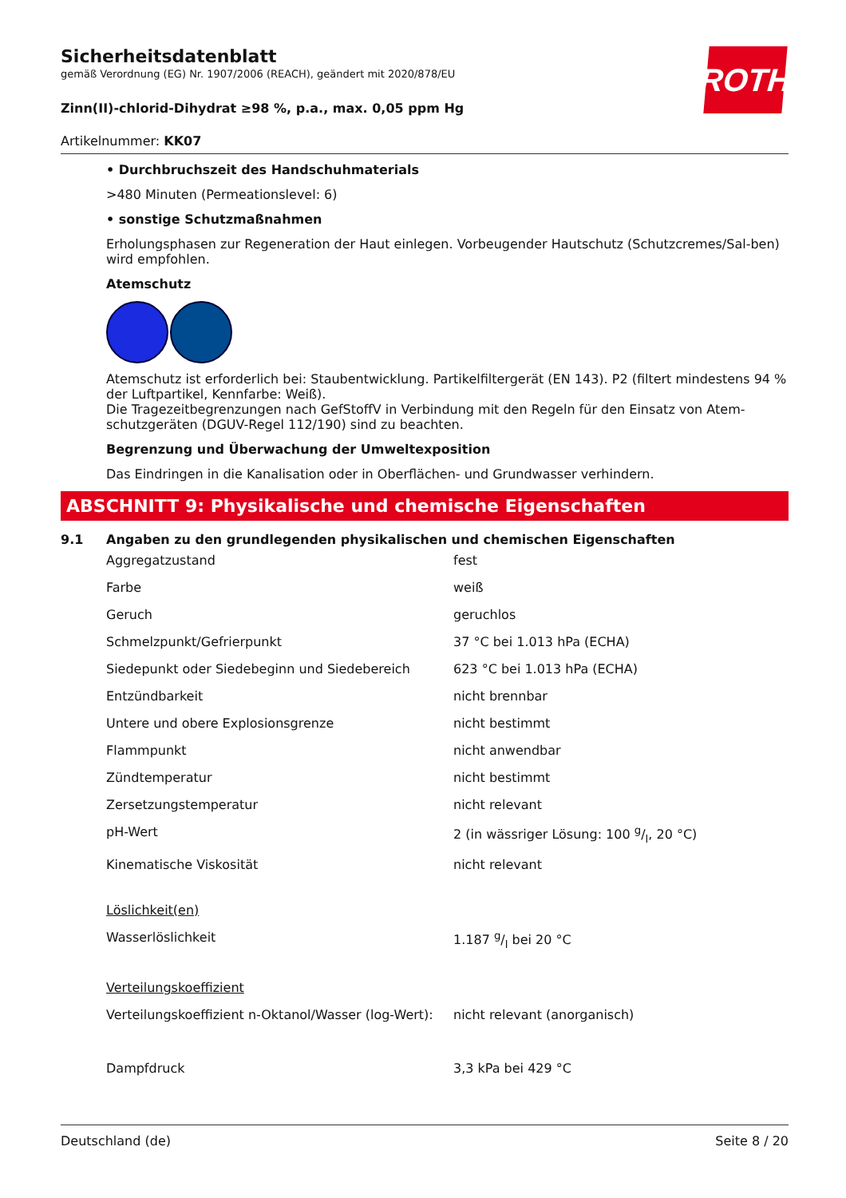ROTH
Sicherheitsdatenblatt
gemäß Verordnung (EG) Nr. 1907/2006 (REACH), geändert mit 2020/878/EU
Zinn(II)-chlorid-Dihydrat ≥98 %, p.a., max. 0,05 ppm Hg
Artikelnummer: KK07
• Durchbruchszeit des Handschuhmaterials
>480 Minuten (Permeationslevel: 6)
• sonstige Schutzmaßnahmen
Erholungsphasen zur Regeneration der Haut einlegen. Vorbeugender Hautschutz (Schutzcremes/Sal-ben) wird empfohlen.
Atemschutz
Atemschutz ist erforderlich bei: Staubentwicklung. Partikelfiltergerät (EN 143). P2 (filtert mindestens 94 % der Luftpartikel, Kennfarbe: Weiß).
Die Tragezeitbegrenzungen nach GefStoffV in Verbindung mit den Regeln für den Einsatz von Atem-schutzgeräten (DGUV-Regel 112/190) sind zu beachten.
Begrenzung und Überwachung der Umweltexposition
Das Eindringen in die Kanalisation oder in Oberflächen- und Grundwasser verhindern.
ABSCHNITT 9: Physikalische und chemische Eigenschaften
9.1 Angaben zu den grundlegenden physikalischen und chemischen Eigenschaften
| Aggregatzustand | fest |
| Farbe | weiß |
| Geruch | geruchlos |
| Schmelzpunkt/Gefrierpunkt | 37 °C bei 1.013 hPa (ECHA) |
| Siedepunkt oder Siedebeginn und Siedebereich | 623 °C bei 1.013 hPa (ECHA) |
| Entzündbarkeit | nicht brennbar |
| Untere und obere Explosionsgrenze | nicht bestimmt |
| Flammpunkt | nicht anwendbar |
| Zündtemperatur | nicht bestimmt |
| Zersetzungstemperatur | nicht relevant |
| pH-Wert | 2 (in wässriger Lösung: 100 g/l, 20 °C) |
| Kinematische Viskosität | nicht relevant |
| Löslichkeit(en) | |
| Wasserlöslichkeit | 1.187 g/l bei 20 °C |
| Verteilungskoeffizient | |
| Verteilungskoeffizient n-Oktanol/Wasser (log-Wert): | nicht relevant (anorganisch) |
| Dampfdruck | 3,3 kPa bei 429 °C |
Deutschland (de) Seite 8 / 20